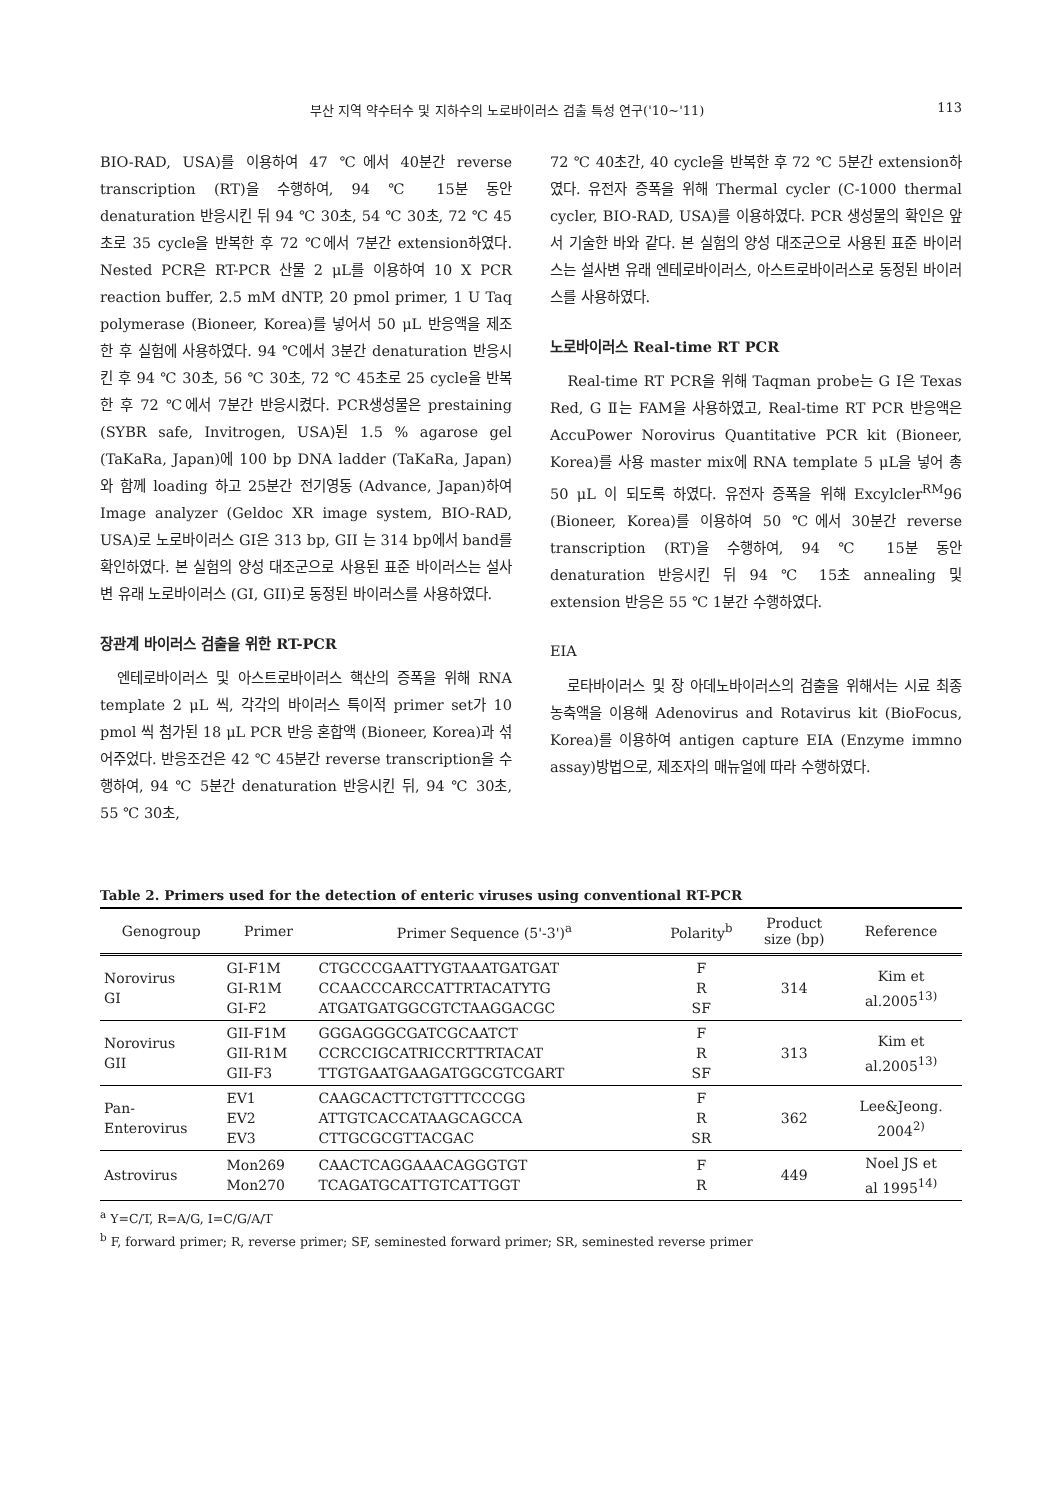부산 지역 약수터수 및 지하수의 노로바이러스 검출 특성 연구('10~'11) 113
BIO-RAD, USA)를 이용하여 47 ℃에서 40분간 reverse transcription (RT)을 수행하여, 94 ℃ 15분 동안 denaturation 반응시킨 뒤 94 ℃ 30초, 54 ℃ 30초, 72 ℃ 45초로 35 cycle을 반복한 후 72 ℃에서 7분간 extension하였다. Nested PCR은 RT-PCR 산물 2 μL를 이용하여 10 X PCR reaction buffer, 2.5 mM dNTP, 20 pmol primer, 1 U Taq polymerase (Bioneer, Korea)를 넣어서 50 μL 반응액을 제조한 후 실험에 사용하였다. 94 ℃에서 3분간 denaturation 반응시킨 후 94 ℃ 30초, 56 ℃ 30초, 72 ℃ 45초로 25 cycle을 반복한 후 72 ℃에서 7분간 반응시켰다. PCR생성물은 prestaining (SYBR safe, Invitrogen, USA)된 1.5 % agarose gel (TaKaRa, Japan)에 100 bp DNA ladder (TaKaRa, Japan)와 함께 loading 하고 25분간 전기영동 (Advance, Japan)하여 Image analyzer (Geldoc XR image system, BIO-RAD, USA)로 노로바이러스 GI은 313 bp, GII 는 314 bp에서 band를 확인하였다. 본 실험의 양성 대조군으로 사용된 표준 바이러스는 설사변 유래 노로바이러스 (GI, GII)로 동정된 바이러스를 사용하였다.
장관계 바이러스 검출을 위한 RT-PCR
엔테로바이러스 및 아스트로바이러스 핵산의 증폭을 위해 RNA template 2 μL 씩, 각각의 바이러스 특이적 primer set가 10 pmol 씩 첨가된 18 μL PCR 반응 혼합액 (Bioneer, Korea)과 섞어주었다. 반응조건은 42 ℃ 45분간 reverse transcription을 수행하여, 94 ℃ 5분간 denaturation 반응시킨 뒤, 94 ℃ 30초, 55 ℃ 30초,
72 ℃ 40초간, 40 cycle을 반복한 후 72 ℃ 5분간 extension하였다. 유전자 증폭을 위해 Thermal cycler (C-1000 thermal cycler, BIO-RAD, USA)를 이용하였다. PCR 생성물의 확인은 앞서 기술한 바와 같다. 본 실험의 양성 대조군으로 사용된 표준 바이러스는 설사변 유래 엔테로바이러스, 아스트로바이러스로 동정된 바이러스를 사용하였다.
노로바이러스 Real-time RT PCR
Real-time RT PCR을 위해 Taqman probe는 G I은 Texas Red, G Ⅱ는 FAM을 사용하였고, Real-time RT PCR 반응액은 AccuPower Norovirus Quantitative PCR kit (Bioneer, Korea)를 사용 master mix에 RNA template 5 μL을 넣어 총 50 μL 이 되도록 하였다. 유전자 증폭을 위해 Excylcler<sup>RM</sup>96 (Bioneer, Korea)를 이용하여 50 ℃에서 30분간 reverse transcription (RT)을 수행하여, 94 ℃ 15분 동안 denaturation 반응시킨 뒤 94 ℃ 15초 annealing 및 extension 반응은 55 ℃ 1분간 수행하였다.
EIA
로타바이러스 및 장 아데노바이러스의 검출을 위해서는 시료 최종농축액을 이용해 Adenovirus and Rotavirus kit (BioFocus, Korea)를 이용하여 antigen capture EIA (Enzyme immno assay)방법으로, 제조자의 매뉴얼에 따라 수행하였다.
Table 2. Primers used for the detection of enteric viruses using conventional RT-PCR
| Genogroup | Primer | Primer Sequence (5'-3')<sup>a</sup> | Polarity<sup>b</sup> | Product size (bp) | Reference |
| --- | --- | --- | --- | --- | --- |
| Norovirus GI | GI-F1M GI-R1M GI-F2 | CTGCCCGAATTYGTAAATGATGAT CCAACCCARCCATTRTACATYTG ATGATGATGGCGTCTAAGGACGC | F R SF | 314 | Kim et al.2005<sup>13)</sup> |
| Norovirus GII | GII-F1M GII-R1M GII-F3 | GGGAGGGCGATCGCAATCT CCRCCIGCATRICCRTTRTACAT TTGTGAATGAAGATGGCGTCGART | F R SF | 313 | Kim et al.2005<sup>13)</sup> |
| Pan- Enterovirus | EV1 EV2 EV3 | CAAGCACTTCTGTTTCCCGG ATTGTCACCATAAGCAGCCA CTTGCGCGTTACGAC | F R SR | 362 | Lee&Jeong. 2004<sup>2)</sup> |
| Astrovirus | Mon269 Mon270 | CAACTCAGGAAACAGGGTGT TCAGATGCATTGTCATTGGT | F R | 449 | Noel JS et al 1995<sup>14)</sup> |
<sup>a</sup> Y=C/T, R=A/G, I=C/G/A/T
<sup>b</sup> F, forward primer; R, reverse primer; SF, seminested forward primer; SR, seminested reverse primer